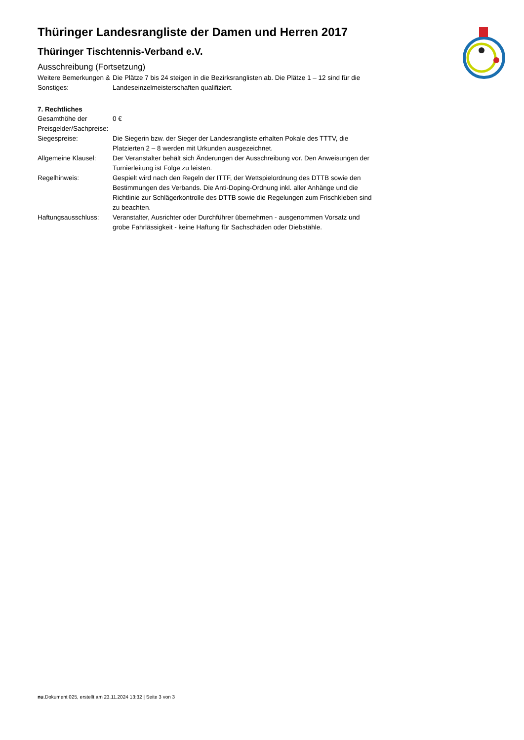Thüringer Landesrangliste der Damen und Herren 2017
Thüringer Tischtennis-Verband e.V.
Ausschreibung (Fortsetzung)
| Weitere Bemerkungen & Sonstiges: | Die Plätze 7 bis 24 steigen in die Bezirksranglisten ab. Die Plätze 1 – 12 sind für die Landeseinzelmeisterschaften qualifiziert. |
7. Rechtliches
| Gesamthöhe der Preisgelder/Sachpreise: | 0 € |
| Siegespreise: | Die Siegerin bzw. der Sieger der Landesrangliste erhalten Pokale des TTTV, die Platzierten 2 – 8 werden mit Urkunden ausgezeichnet. |
| Allgemeine Klausel: | Der Veranstalter behält sich Änderungen der Ausschreibung vor. Den Anweisungen der Turnierleitung ist Folge zu leisten. |
| Regelhinweis: | Gespielt wird nach den Regeln der ITTF, der Wettspielordnung des DTTB sowie den Bestimmungen des Verbands. Die Anti-Doping-Ordnung inkl. aller Anhänge und die Richtlinie zur Schlägerkontrolle des DTTB sowie die Regelungen zum Frischkleben sind zu beachten. |
| Haftungsausschluss: | Veranstalter, Ausrichter oder Durchführer übernehmen - ausgenommen Vorsatz und grobe Fahrlässigkeit - keine Haftung für Sachschäden oder Diebstähle. |
nu.Dokument 025, erstellt am 23.11.2024 13:32 | Seite 3 von 3